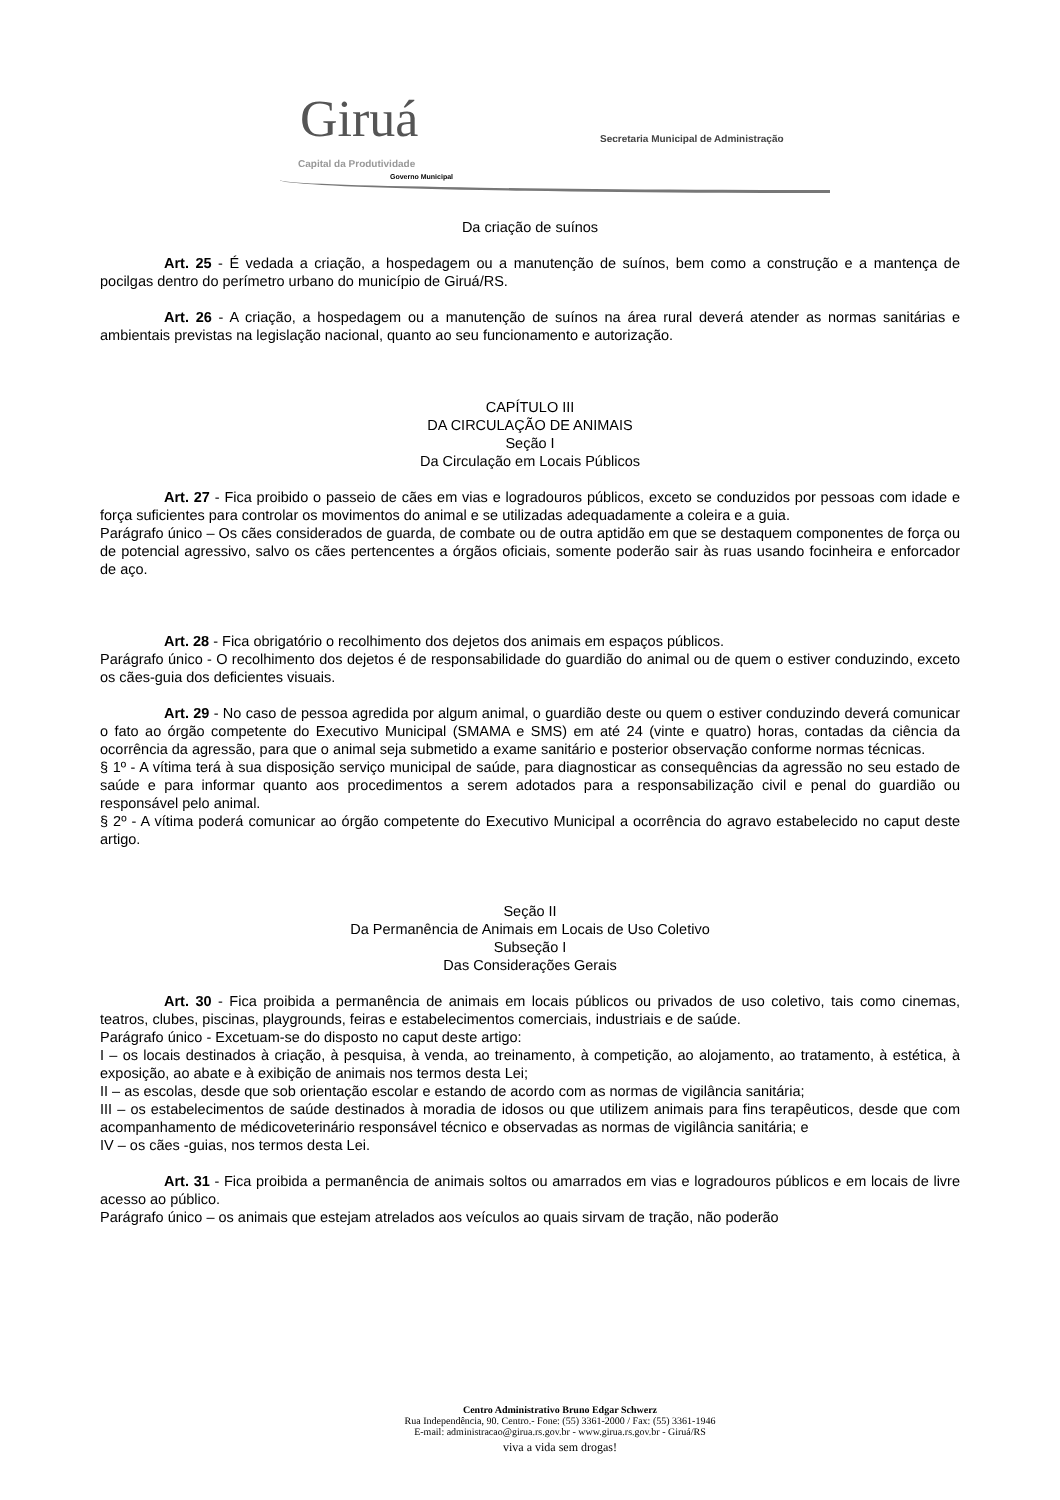Giruá
Capital da Produtividade
Governo Municipal
Secretaria Municipal de Administração
Da criação de suínos
Art. 25 - É vedada a criação, a hospedagem ou a manutenção de suínos, bem como a construção e a mantença de pocilgas dentro do perímetro urbano do município de Giruá/RS.
Art. 26 - A criação, a hospedagem ou a manutenção de suínos na área rural deverá atender as normas sanitárias e ambientais previstas na legislação nacional, quanto ao seu funcionamento e autorização.
CAPÍTULO III
DA CIRCULAÇÃO DE ANIMAIS
Seção I
Da Circulação em Locais Públicos
Art. 27 - Fica proibido o passeio de cães em vias e logradouros públicos, exceto se conduzidos por pessoas com idade e força suficientes para controlar os movimentos do animal e se utilizadas adequadamente a coleira e a guia.
Parágrafo único – Os cães considerados de guarda, de combate ou de outra aptidão em que se destaquem componentes de força ou de potencial agressivo, salvo os cães pertencentes a órgãos oficiais, somente poderão sair às ruas usando focinheira e enforcador de aço.
Art. 28 - Fica obrigatório o recolhimento dos dejetos dos animais em espaços públicos.
Parágrafo único - O recolhimento dos dejetos é de responsabilidade do guardião do animal ou de quem o estiver conduzindo, exceto os cães-guia dos deficientes visuais.
Art. 29 - No caso de pessoa agredida por algum animal, o guardião deste ou quem o estiver conduzindo deverá comunicar o fato ao órgão competente do Executivo Municipal (SMAMA e SMS) em até 24 (vinte e quatro) horas, contadas da ciência da ocorrência da agressão, para que o animal seja submetido a exame sanitário e posterior observação conforme normas técnicas.
§ 1º - A vítima terá à sua disposição serviço municipal de saúde, para diagnosticar as consequências da agressão no seu estado de saúde e para informar quanto aos procedimentos a serem adotados para a responsabilização civil e penal do guardião ou responsável pelo animal.
§ 2º - A vítima poderá comunicar ao órgão competente do Executivo Municipal a ocorrência do agravo estabelecido no caput deste artigo.
Seção II
Da Permanência de Animais em Locais de Uso Coletivo
Subseção I
Das Considerações Gerais
Art. 30 - Fica proibida a permanência de animais em locais públicos ou privados de uso coletivo, tais como cinemas, teatros, clubes, piscinas, playgrounds, feiras e estabelecimentos comerciais, industriais e de saúde.
Parágrafo único - Excetuam-se do disposto no caput deste artigo:
I – os locais destinados à criação, à pesquisa, à venda, ao treinamento, à competição, ao alojamento, ao tratamento, à estética, à exposição, ao abate e à exibição de animais nos termos desta Lei;
II – as escolas, desde que sob orientação escolar e estando de acordo com as normas de vigilância sanitária;
III – os estabelecimentos de saúde destinados à moradia de idosos ou que utilizem animais para fins terapêuticos, desde que com acompanhamento de médicoveterinário responsável técnico e observadas as normas de vigilância sanitária; e
IV – os cães -guias, nos termos desta Lei.
Art. 31 - Fica proibida a permanência de animais soltos ou amarrados em vias e logradouros públicos e em locais de livre acesso ao público.
Parágrafo único – os animais que estejam atrelados aos veículos ao quais sirvam de tração, não poderão
Centro Administrativo Bruno Edgar Schwerz
Rua Independência, 90. Centro.- Fone: (55) 3361-2000 / Fax: (55) 3361-1946
E-mail: administracao@girua.rs.gov.br - www.girua.rs.gov.br - Giruá/RS
viva a vida sem drogas!